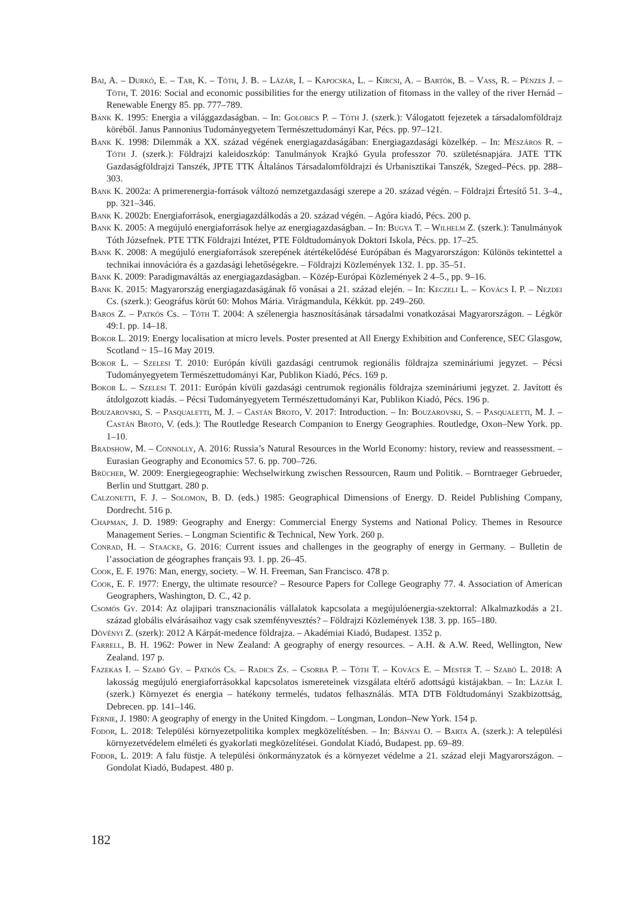Bai, A. – Durkó, E. – Tar, K. – Tóth, J. B. – Lázár, I. – Kapocska, L. – Kircsi, A. – Bartók, B. – Vass, R. – Pénzes J. – Tóth, T. 2016: Social and economic possibilities for the energy utilization of fitomass in the valley of the river Hernád – Renewable Energy 85. pp. 777–789.
Bank K. 1995: Energia a világgazdaságban. – In: Golobics P. – Tóth J. (szerk.): Válogatott fejezetek a társadalomföldrajz köréből. Janus Pannonius Tudományegyetem Természettudományi Kar, Pécs. pp. 97–121.
Bank K. 1998: Dilemmák a XX. század végének energiagazdaságában: Energiagazdasági közelkép. – In: Mészáros R. – Tóth J. (szerk.): Földrajzi kaleidoszkóp: Tanulmányok Krajkó Gyula professzor 70. születésnapjára. JATE TTK Gazdaságföldrajzi Tanszék, JPTE TTK Általános Társadalomföldrajzi és Urbanisztikai Tanszék, Szeged–Pécs. pp. 288–303.
Bank K. 2002a: A primerenergia-források változó nemzetgazdasági szerepe a 20. század végén. – Földrajzi Értesítő 51. 3–4., pp. 321–346.
Bank K. 2002b: Energiaforrások, energiagazdálkodás a 20. század végén. – Agóra kiadó, Pécs. 200 p.
Bank K. 2005: A megújuló energiaforrások helye az energiagazdaságban. – In: Bugya T. – Wilhelm Z. (szerk.): Tanulmányok Tóth Józsefnek. PTE TTK Földrajzi Intézet, PTE Földtudományok Doktori Iskola, Pécs. pp. 17–25.
Bank K. 2008: A megújuló energiaforrások szerepének átértékelődésé Európában és Magyarországon: Különös tekintettel a technikai innovációra és a gazdasági lehetőségekre. – Földrajzi Közlemények 132. 1. pp. 35–51.
Bank K. 2009: Paradigmaváltás az energiagazdaságban. – Közép-Európai Közlemények 2 4–5., pp. 9–16.
Bank K. 2015: Magyarország energiagazdaságának fő vonásai a 21. század elején. – In: Keczeli L. – Kovács I. P. – Nezdei Cs. (szerk.): Geográfus körút 60: Mohos Mária. Virágmandula, Kékkút. pp. 249–260.
Baros Z. – Patkós Cs. – Tóth T. 2004: A szélenergia hasznosításának társadalmi vonatkozásai Magyarországon. – Légkör 49:1. pp. 14–18.
Bokor L. 2019: Energy localisation at micro levels. Poster presented at All Energy Exhibition and Conference, SEC Glasgow, Scotland ~ 15–16 May 2019.
Bokor L. – Szelesi T. 2010: Európán kívüli gazdasági centrumok regionális földrajza szemináriumi jegyzet. – Pécsi Tudományegyetem Természettudományi Kar, Publikon Kiadó, Pécs. 169 p.
Bokor L. – Szelesi T. 2011: Európán kívüli gazdasági centrumok regionális földrajza szemináriumi jegyzet. 2. Javított és átdolgozott kiadás. – Pécsi Tudományegyetem Természettudományi Kar, Publikon Kiadó, Pécs. 196 p.
Bouzarovski, S. – Pasqualetti, M. J. – Castán Broto, V. 2017: Introduction. – In: Bouzarovski, S. – Pasqualetti, M. J. – Castán Broto, V. (eds.): The Routledge Research Companion to Energy Geographies. Routledge, Oxon–New York. pp. 1–10.
Bradshow, M. – Connolly, A. 2016: Russia’s Natural Resources in the World Economy: history, review and reassessment. – Eurasian Geography and Economics 57. 6. pp. 700–726.
Brücher, W. 2009: Energiegeographie: Wechselwirkung zwischen Ressourcen, Raum und Politik. – Borntraeger Gebrueder, Berlin und Stuttgart. 280 p.
Calzonetti, F. J. – Solomon, B. D. (eds.) 1985: Geographical Dimensions of Energy. D. Reidel Publishing Company, Dordrecht. 516 p.
Chapman, J. D. 1989: Geography and Energy: Commercial Energy Systems and National Policy. Themes in Resource Management Series. – Longman Scientific & Technical, New York. 260 p.
Conrad, H. – Staacke, G. 2016: Current issues and challenges in the geography of energy in Germany. – Bulletin de l’association de géographes français 93. 1. pp. 26–45.
Cook, E. F. 1976: Man, energy, society. – W. H. Freeman, San Francisco. 478 p.
Cook, E. F. 1977: Energy, the ultimate resource? – Resource Papers for College Geography 77. 4. Association of American Geographers, Washington, D. C., 42 p.
Csomós Gy. 2014: Az olajipari transznacionális vállalatok kapcsolata a megújulóenergia-szektorral: Alkalmazkodás a 21. század globális elvárásaihoz vagy csak szemfényvesztés? – Földrajzi Közlemények 138. 3. pp. 165–180.
Dövényi Z. (szerk): 2012 A Kárpát-medence földrajza. – Akadémiai Kiadó, Budapest. 1352 p.
Farrell, B. H. 1962: Power in New Zealand: A geography of energy resources. – A.H. & A.W. Reed, Wellington, New Zealand. 197 p.
Fazekas I. – Szabó Gy. – Patkós Cs. – Radics Zs. – Csorba P. – Tóth T. – Kovács E. – Mester T. – Szabó L. 2018: A lakosság megújuló energiaforrásokkal kapcsolatos ismereteinek vizsgálata eltérő adottságú kistájakban. – In: Lázár I. (szerk.) Környezet és energia – hatékony termelés, tudatos felhasználás. MTA DTB Földtudományi Szakbizottság, Debrecen. pp. 141–146.
Fernie, J. 1980: A geography of energy in the United Kingdom. – Longman, London–New York. 154 p.
Fodor, L. 2018: Települési környezetpolitika komplex megközelítésben. – In: Bányai O. – Barta A. (szerk.): A települési környezetvédelem elméleti és gyakorlati megközelítései. Gondolat Kiadó, Budapest. pp. 69–89.
Fodor, L. 2019: A falu füstje. A települési önkormányzatok és a környezet védelme a 21. század eleji Magyarországon. – Gondolat Kiadó, Budapest. 480 p.
182